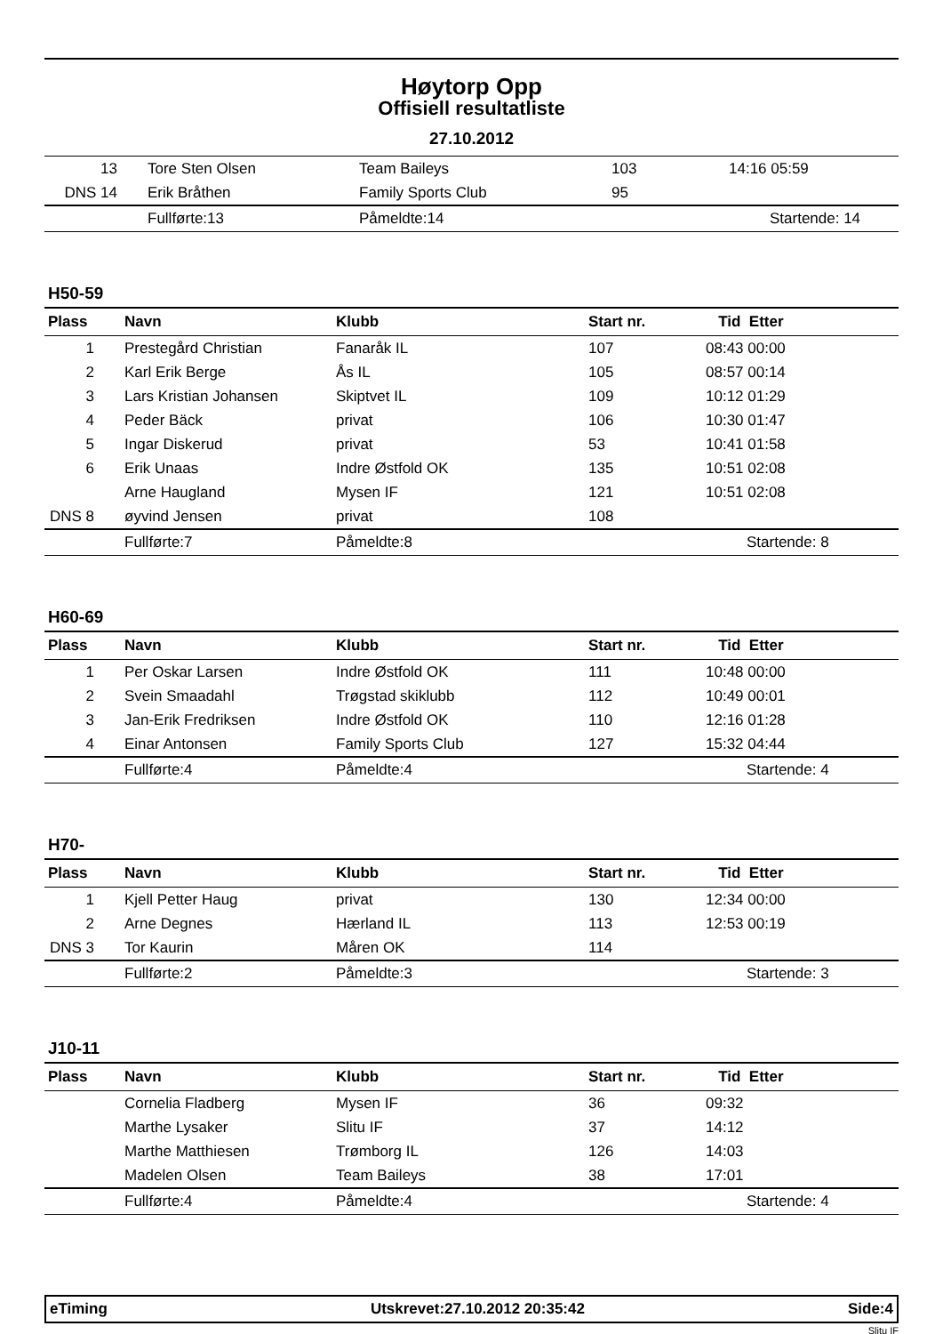Høytorp Opp
Offisiell resultatliste
27.10.2012
| 13 | Tore Sten Olsen | Team Baileys | 103 | 14:16 05:59 |
| DNS 14 | Erik Bråthen | Family Sports Club | 95 | |
| | Fullførte:13 | Påmeldte:14 | | Startende: 14 |
H50-59
| Plass | Navn | Klubb | Start nr. | Tid Etter |
| --- | --- | --- | --- | --- |
| 1 | Prestegård Christian | Fanaråk IL | 107 | 08:43 00:00 |
| 2 | Karl Erik Berge | Ås IL | 105 | 08:57 00:14 |
| 3 | Lars Kristian Johansen | Skiptvet IL | 109 | 10:12 01:29 |
| 4 | Peder Bäck | privat | 106 | 10:30 01:47 |
| 5 | Ingar Diskerud | privat | 53 | 10:41 01:58 |
| 6 | Erik Unaas | Indre Østfold OK | 135 | 10:51 02:08 |
| | Arne Haugland | Mysen IF | 121 | 10:51 02:08 |
| DNS 8 | øyvind Jensen | privat | 108 | |
| | Fullførte:7 | Påmeldte:8 | | Startende: 8 |
H60-69
| Plass | Navn | Klubb | Start nr. | Tid Etter |
| --- | --- | --- | --- | --- |
| 1 | Per Oskar Larsen | Indre Østfold OK | 111 | 10:48 00:00 |
| 2 | Svein Smaadahl | Trøgstad skiklubb | 112 | 10:49 00:01 |
| 3 | Jan-Erik Fredriksen | Indre Østfold OK | 110 | 12:16 01:28 |
| 4 | Einar Antonsen | Family Sports Club | 127 | 15:32 04:44 |
| | Fullførte:4 | Påmeldte:4 | | Startende: 4 |
H70-
| Plass | Navn | Klubb | Start nr. | Tid Etter |
| --- | --- | --- | --- | --- |
| 1 | Kjell Petter Haug | privat | 130 | 12:34 00:00 |
| 2 | Arne Degnes | Hærland IL | 113 | 12:53 00:19 |
| DNS 3 | Tor Kaurin | Måren OK | 114 | |
| | Fullførte:2 | Påmeldte:3 | | Startende: 3 |
J10-11
| Plass | Navn | Klubb | Start nr. | Tid Etter |
| --- | --- | --- | --- | --- |
| | Cornelia Fladberg | Mysen IF | 36 | 09:32 |
| | Marthe Lysaker | Slitu IF | 37 | 14:12 |
| | Marthe Matthiesen | Trømborg IL | 126 | 14:03 |
| | Madelen Olsen | Team Baileys | 38 | 17:01 |
| | Fullførte:4 | Påmeldte:4 | | Startende: 4 |
eTiming Utskrevet:27.10.2012 20:35:42 Side:4
Slitu IF